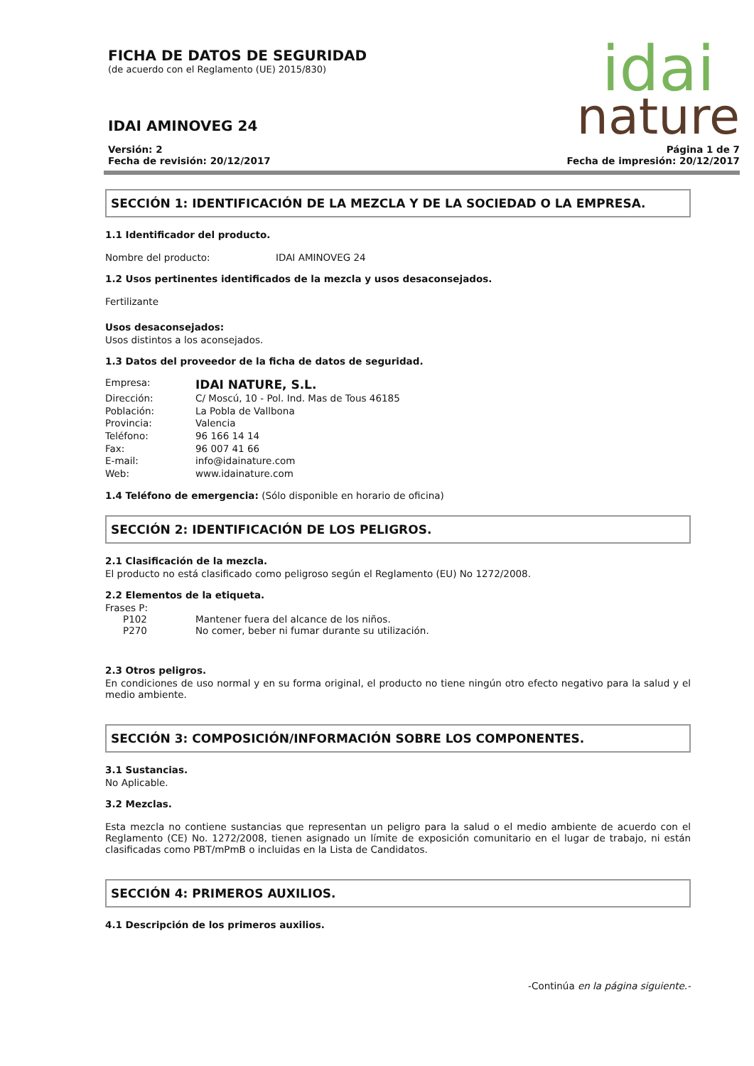idai
nature
FICHA DE DATOS DE SEGURIDAD
(de acuerdo con el Reglamento (UE) 2015/830)
IDAI AMINOVEG 24
Versión: 2
Fecha de revisión: 20/12/2017
Página 1 de 7
Fecha de impresión: 20/12/2017
SECCIÓN 1: IDENTIFICACIÓN DE LA MEZCLA Y DE LA SOCIEDAD O LA EMPRESA.
1.1 Identificador del producto.
| Nombre del producto: | IDAI AMINOVEG 24 |
1.2 Usos pertinentes identificados de la mezcla y usos desaconsejados.
Fertilizante
Usos desaconsejados:
Usos distintos a los aconsejados.
1.3 Datos del proveedor de la ficha de datos de seguridad.
| Empresa: | IDAI NATURE, S.L. |
| Dirección: | C/ Moscú, 10 - Pol. Ind. Mas de Tous 46185 |
| Población: | La Pobla de Vallbona |
| Provincia: | Valencia |
| Teléfono: | 96 166 14 14 |
| Fax: | 96 007 41 66 |
| E-mail: | info@idainature.com |
| Web: | www.idainature.com |
1.4 Teléfono de emergencia: (Sólo disponible en horario de oficina)
SECCIÓN 2: IDENTIFICACIÓN DE LOS PELIGROS.
2.1 Clasificación de la mezcla.
El producto no está clasificado como peligroso según el Reglamento (EU) No 1272/2008.
2.2 Elementos de la etiqueta.
Frases P:
| P102 | Mantener fuera del alcance de los niños. |
| P270 | No comer, beber ni fumar durante su utilización. |
2.3 Otros peligros.
En condiciones de uso normal y en su forma original, el producto no tiene ningún otro efecto negativo para la salud y el medio ambiente.
SECCIÓN 3: COMPOSICIÓN/INFORMACIÓN SOBRE LOS COMPONENTES.
3.1 Sustancias.
No Aplicable.
3.2 Mezclas.
Esta mezcla no contiene sustancias que representan un peligro para la salud o el medio ambiente de acuerdo con el Reglamento (CE) No. 1272/2008, tienen asignado un límite de exposición comunitario en el lugar de trabajo, ni están clasificadas como PBT/mPmB o incluidas en la Lista de Candidatos.
SECCIÓN 4: PRIMEROS AUXILIOS.
4.1 Descripción de los primeros auxilios.
-Continúa en la página siguiente.-